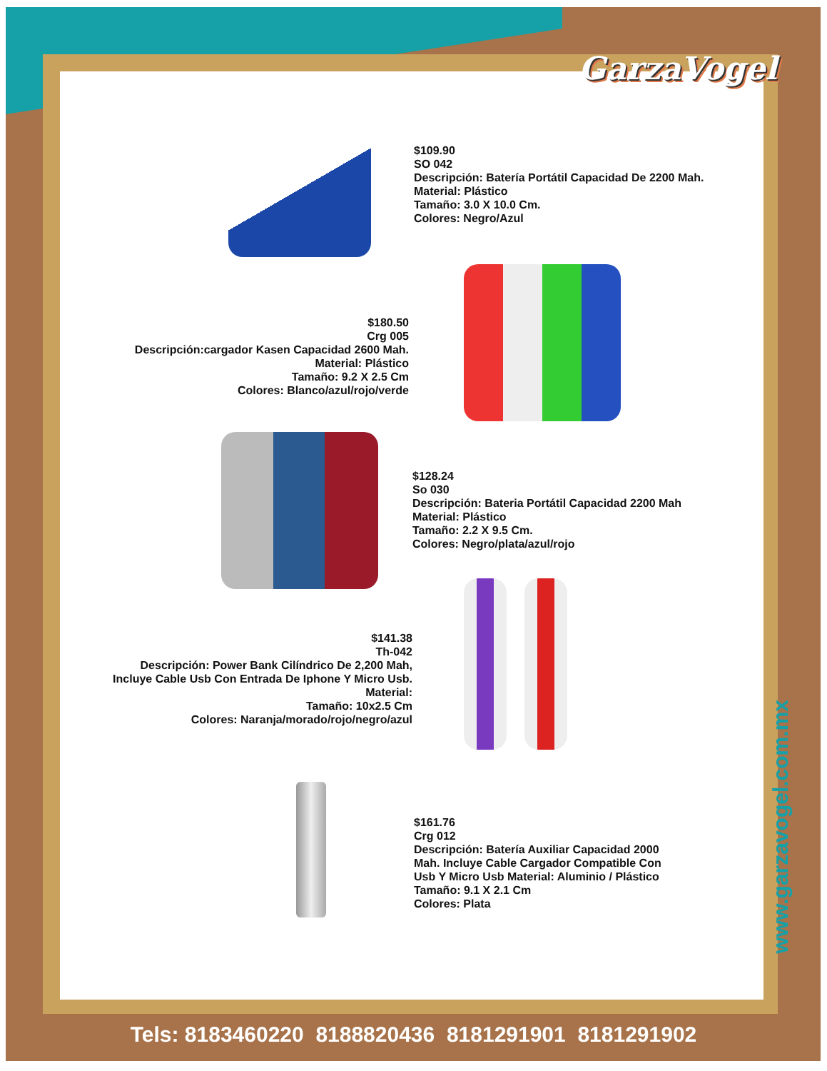GarzaVogel
$109.90
SO 042
Descripción: Batería Portátil Capacidad De 2200 Mah.
Material: Plástico
Tamaño: 3.0 X 10.0 Cm.
Colores: Negro/Azul
$180.50
Crg 005
Descripción:cargador Kasen Capacidad 2600 Mah.
Material: Plástico
Tamaño: 9.2 X 2.5 Cm
Colores: Blanco/azul/rojo/verde
$128.24
So 030
Descripción: Bateria Portátil Capacidad 2200 Mah
Material: Plástico
Tamaño: 2.2 X 9.5 Cm.
Colores: Negro/plata/azul/rojo
$141.38
Th-042
Descripción: Power Bank Cilíndrico De 2,200 Mah,
Incluye Cable Usb Con Entrada De Iphone Y Micro Usb.
Material:
Tamaño: 10x2.5 Cm
Colores: Naranja/morado/rojo/negro/azul
$161.76
Crg 012
Descripción: Batería Auxiliar Capacidad 2000 Mah. Incluye Cable Cargador Compatible Con Usb Y Micro Usb Material: Aluminio / Plástico
Tamaño: 9.1 X 2.1 Cm
Colores: Plata
www.garzavogel.com.mx
Tels: 8183460220 8188820436 8181291901 8181291902